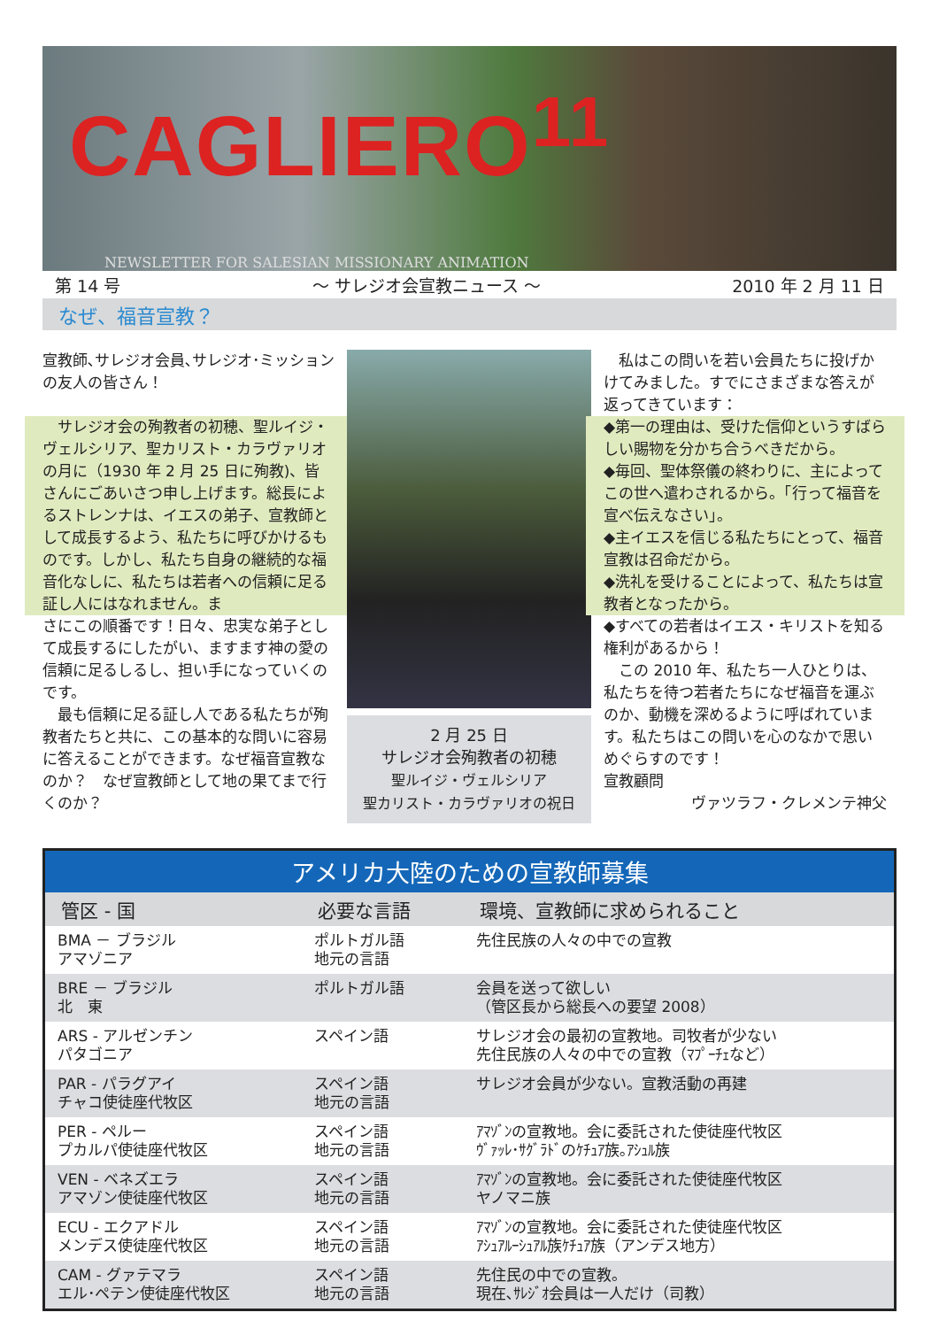CAGLIERO<sup>11</sup>
NEWSLETTER FOR SALESIAN MISSIONARY ANIMATION
第 14 号 ～ サレジオ会宣教ニュース ～ 2010 年 2 月 11 日
なぜ、福音宣教？
宣教師､サレジオ会員､サレジオ･ミッションの友人の皆さん！
　サレジオ会の殉教者の初穂、聖ルイジ・ヴェルシリア、聖カリスト・カラヴァリオの月に（1930 年 2 月 25 日に殉教)、皆さんにごあいさつ申し上げます。総長によるストレンナは、イエスの弟子、宣教師として成長するよう、私たちに呼びかけるものです。しかし、私たち自身の継続的な福音化なしに、私たちは若者への信頼に足る証し人にはなれません。ま
さにこの順番です！日々、忠実な弟子として成長するにしたがい、ますます神の愛の信頼に足るしるし、担い手になっていくのです。
　最も信頼に足る証し人である私たちが殉教者たちと共に、この基本的な問いに容易に答えることができます。なぜ福音宣教なのか？　なぜ宣教師として地の果てまで行くのか？
2 月 25 日
サレジオ会殉教者の初穂
聖ルイジ・ヴェルシリア
聖カリスト・カラヴァリオの祝日
　私はこの問いを若い会員たちに投げかけてみました。すでにさまざまな答えが返ってきています：
◆第一の理由は、受けた信仰というすばらしい賜物を分かち合うべきだから。
◆毎回、聖体祭儀の終わりに、主によってこの世へ遣わされるから。「行って福音を宣べ伝えなさい」。
◆主イエスを信じる私たちにとって、福音宣教は召命だから。
◆洗礼を受けることによって、私たちは宣教者となったから。
◆すべての若者はイエス・キリストを知る権利があるから！
　この 2010 年、私たち一人ひとりは、私たちを待つ若者たちになぜ福音を運ぶのか、動機を深めるように呼ばれています。私たちはこの問いを心のなかで思いめぐらすのです！
宣教顧問
ヴァツラフ・クレメンテ神父
| アメリカ大陸のための宣教師募集 | | |
| --- | --- | --- |
| 管区 - 国 | 必要な言語 | 環境、宣教師に求められること |
| BMA － ブラジル アマゾニア | ポルトガル語 地元の言語 | 先住民族の人々の中での宣教 |
| BRE － ブラジル 北 東 | ポルトガル語 | 会員を送って欲しい （管区長から総長への要望 2008） |
| ARS - アルゼンチン パタゴニア | スペイン語 | サレジオ会の最初の宣教地。司牧者が少ない 先住民族の人々の中での宣教（ﾏﾌﾟｰﾁｪなど） |
| PAR - パラグアイ チャコ使徒座代牧区 | スペイン語 地元の言語 | サレジオ会員が少ない。宣教活動の再建 |
| PER - ペルー プカルパ使徒座代牧区 | スペイン語 地元の言語 | ｱﾏｿﾞﾝの宣教地。会に委託された使徒座代牧区 ｳﾞｧｯﾚ･ｻｸﾞﾗﾄﾞのｹﾁｭｱ族｡ｱｼｭﾙ族 |
| VEN - ベネズエラ アマゾン使徒座代牧区 | スペイン語 地元の言語 | ｱﾏｿﾞﾝの宣教地。会に委託された使徒座代牧区 ヤノマニ族 |
| ECU - エクアドル メンデス使徒座代牧区 | スペイン語 地元の言語 | ｱﾏｿﾞﾝの宣教地。会に委託された使徒座代牧区 ｱｼｭｱﾙｰｼｭｱﾙ族ｹﾁｭｱ族（アンデス地方） |
| CAM - グァテマラ エル･ペテン使徒座代牧区 | スペイン語 地元の言語 | 先住民の中での宣教。 現在､ｻﾚｼﾞｵ会員は一人だけ（司教） |